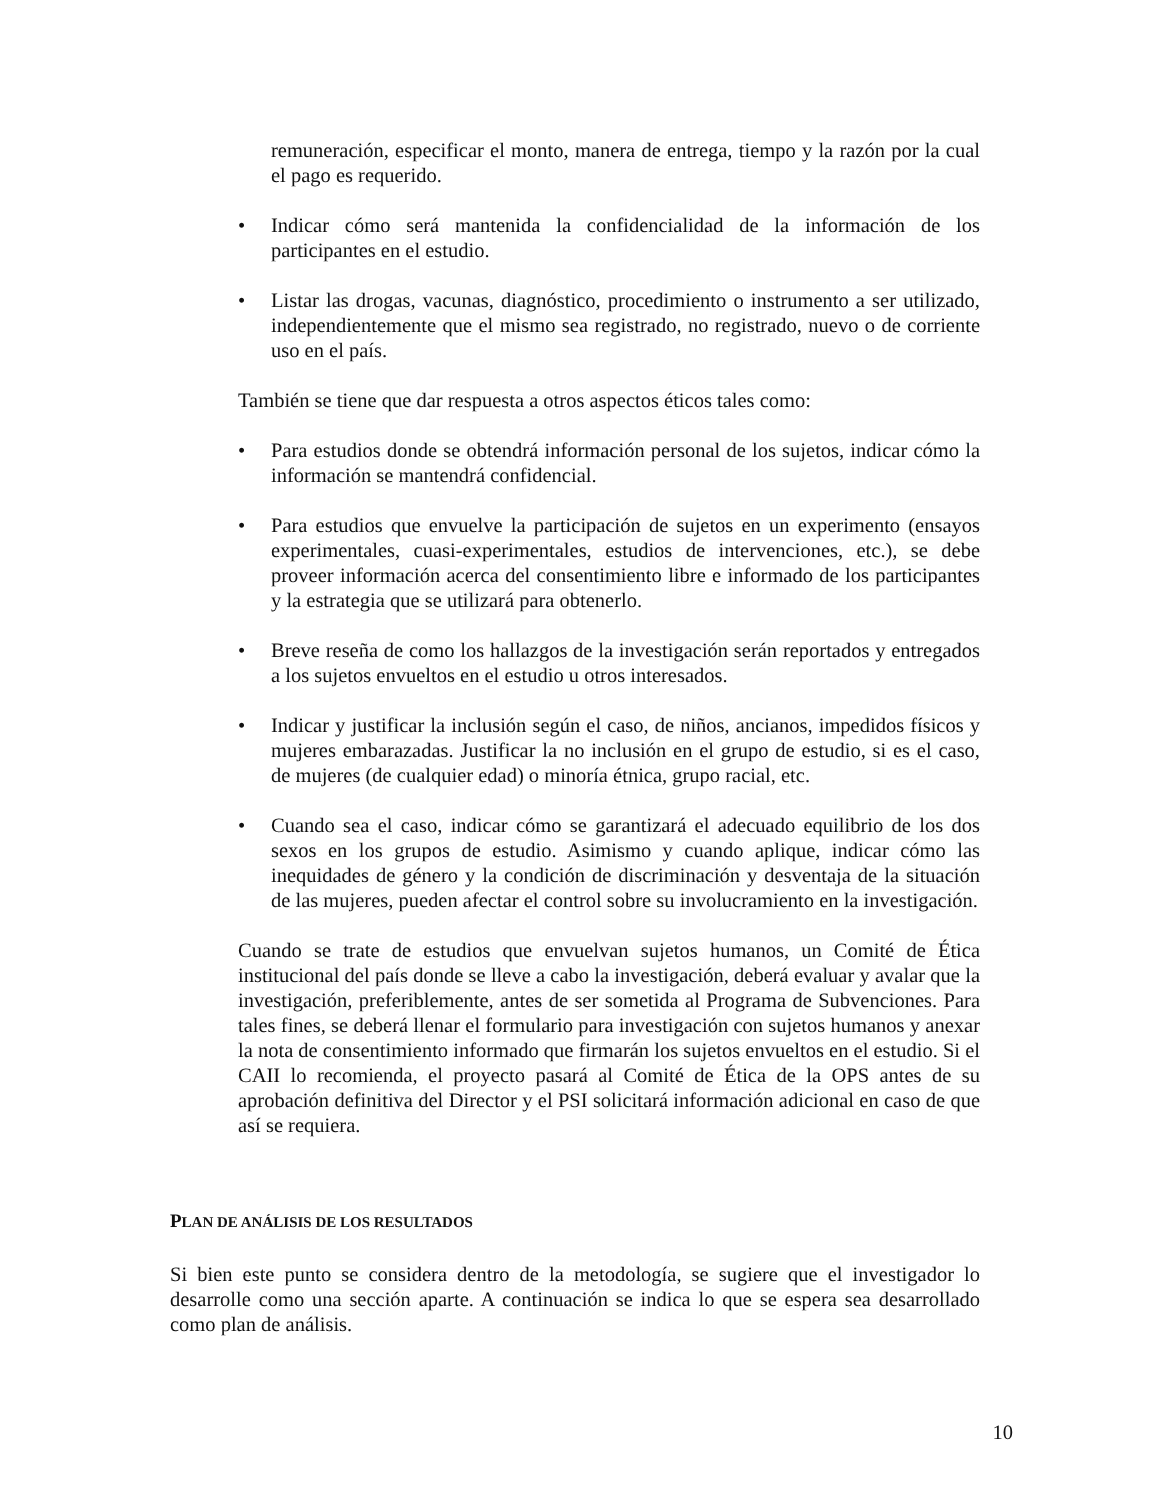remuneración, especificar el monto, manera de entrega, tiempo y la razón por la cual el pago es requerido.
• Indicar cómo será mantenida la confidencialidad de la información de los participantes en el estudio.
• Listar las drogas, vacunas, diagnóstico, procedimiento o instrumento a ser utilizado, independientemente que el mismo sea registrado, no registrado, nuevo o de corriente uso en el país.
También se tiene que dar respuesta a otros aspectos éticos tales como:
• Para estudios donde se obtendrá información personal de los sujetos, indicar cómo la información se mantendrá confidencial.
• Para estudios que envuelve la participación de sujetos en un experimento (ensayos experimentales, cuasi-experimentales, estudios de intervenciones, etc.), se debe proveer información acerca del consentimiento libre e informado de los participantes y la estrategia que se utilizará para obtenerlo.
• Breve reseña de como los hallazgos de la investigación serán reportados y entregados a los sujetos envueltos en el estudio u otros interesados.
• Indicar y justificar la inclusión según el caso, de niños, ancianos, impedidos físicos y mujeres embarazadas. Justificar la no inclusión en el grupo de estudio, si es el caso, de mujeres (de cualquier edad) o minoría étnica, grupo racial, etc.
• Cuando sea el caso, indicar cómo se garantizará el adecuado equilibrio de los dos sexos en los grupos de estudio. Asimismo y cuando aplique, indicar cómo las inequidades de género y la condición de discriminación y desventaja de la situación de las mujeres, pueden afectar el control sobre su involucramiento en la investigación.
Cuando se trate de estudios que envuelvan sujetos humanos, un Comité de Ética institucional del país donde se lleve a cabo la investigación, deberá evaluar y avalar que la investigación, preferiblemente, antes de ser sometida al Programa de Subvenciones. Para tales fines, se deberá llenar el formulario para investigación con sujetos humanos y anexar la nota de consentimiento informado que firmarán los sujetos envueltos en el estudio. Si el CAII lo recomienda, el proyecto pasará al Comité de Ética de la OPS antes de su aprobación definitiva del Director y el PSI solicitará información adicional en caso de que así se requiera.
PLAN DE ANÁLISIS DE LOS RESULTADOS
Si bien este punto se considera dentro de la metodología, se sugiere que el investigador lo desarrolle como una sección aparte. A continuación se indica lo que se espera sea desarrollado como plan de análisis.
10